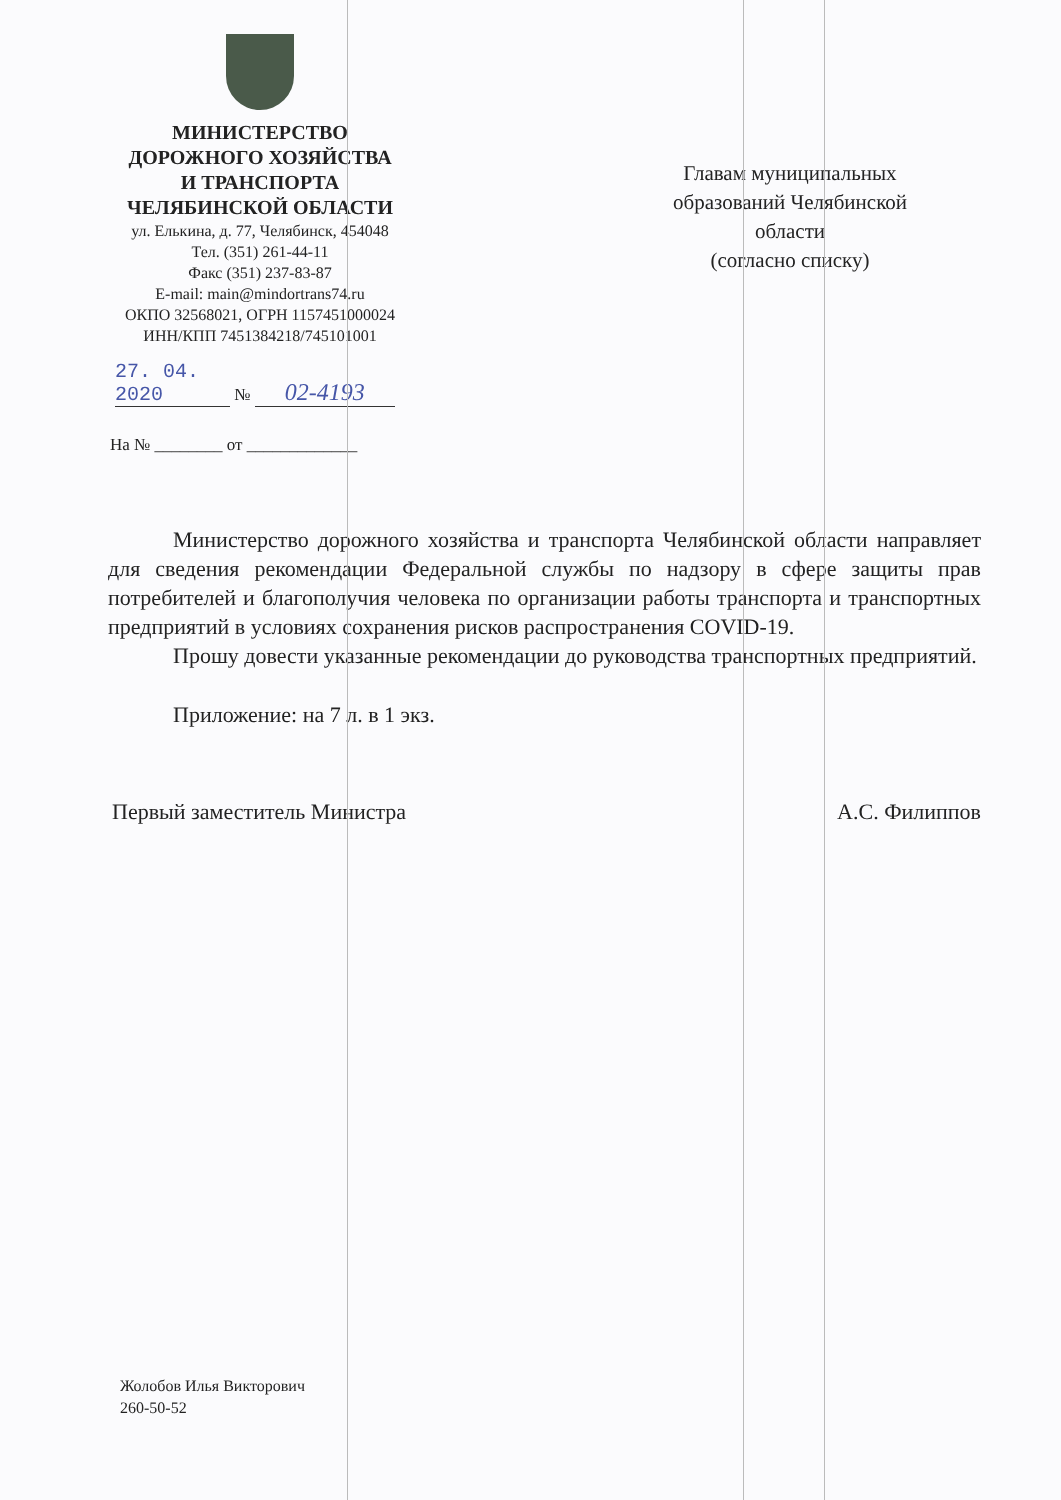МИНИСТЕРСТВО
ДОРОЖНОГО ХОЗЯЙСТВА
И ТРАНСПОРТА
ЧЕЛЯБИНСКОЙ ОБЛАСТИ
ул. Елькина, д. 77, Челябинск, 454048
Тел. (351) 261-44-11
Факс (351) 237-83-87
E-mail: main@mindortrans74.ru
ОКПО 32568021, ОГРН 1157451000024
ИНН/КПП 7451384218/745101001
27. 04. 2020 № 02-4193
На № ________ от _____________
Главам муниципальных образований Челябинской области
(согласно списку)
Министерство дорожного хозяйства и транспорта Челябинской области направляет для сведения рекомендации Федеральной службы по надзору в сфере защиты прав потребителей и благополучия человека по организации работы транспорта и транспортных предприятий в условиях сохранения рисков распространения COVID-19.
Прошу довести указанные рекомендации до руководства транспортных предприятий.
Приложение: на 7 л. в 1 экз.
Первый заместитель Министра А.С. Филиппов
Жолобов Илья Викторович
260-50-52